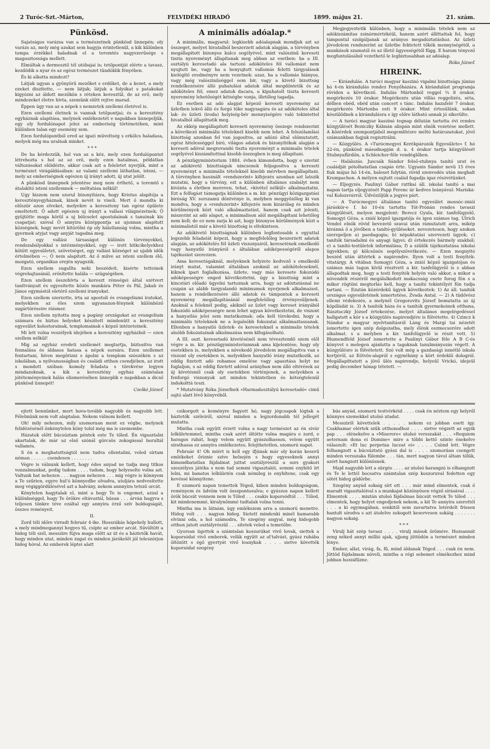2 Turóc-Szt.-Márton, FELVIDÉKI HIRADÓ 1899. május 21. 21. szám.
Pünkösd.
Sajatságos varázsa van a természetnek pünkösd ünnepén; oly varázs az, mely még azokat sem hagyja érintetlenül, a kik különben tompa érzékkel haladnak el a teremtés nagyszerűsége s magasztossága mellett.
Elmúltak a dermesztő tél utóbajai is; tetőpontját elérte a tavasz, kezdődik a nyar és az egész természet tündöklik fényében.
És ki alkotta mindezt?
Látjuk ugyan a gyönyörű mezőket s erdőket, de a kezet, a mely ezeket diszítette, — nem látjuk; látjuk a folyókat s patakokat kigyózni az áldott mezőkön s réteken keresztül, de az erő, mely mindezeket életre hivta, szemünk előtt rejtve marad.
Éppen úgy van az a népek s nemzetek szellemi életével is.
Ezen szellemi életnek is vannak tetőpontjai; és a keresztény egyháznak alapítása, melynek emlékezetét e napokban ünnepeljük, egy oly fordulónapot jelez az emberiség történetében, mint különben talan egy esemény sem.
Ezen fordulópontból ered az igazi müveltség s erkölcs haladasa, melyek még ma uralnak minket.
* * *
De ha kérdezzük, hol van az a kéz, mely ezen fordulópontot létrehozta s hol az az erő, mely ezen hatalmas, példátlan változásokat előidézte, akkor csak azt a feleletet nyerjük, mint a természet virágáldásában: az valami szellemi láthatlan, isteni, — mely az emberiségnek egészen új irányt adott, új utat jelölt.
A pünkösd ünnepnek jelentése meg nem érthető, a teremtő s átalakító isteni szellemnek — méltatása nélkül!
Ugy hiszem nem szorul bizonyításra, hogy Kristus alapítója a keresztényegyháznak, kinek nevét is viseli. Mert ő mondta ki először azon elveket, melyekre a kereszteny tan egész épülete emeltetett. Ő adott egészen uj irányt a vallasi világnézetnek; Ö gyüjtötte maga körül a uj bölcselet apostolainak s tanuinak kis csapatjat; szóval Ö annyira középpontja az ujonnan alapított községnek, hogy nevét kitörölni ép oly hálatlanság volna, mintha a gyermek atyjat vagy anyját tagadná meg.
De egy vallási társaságot különös törvényekkel, rendszabályokkal s intézményekkel, egy — irott hitkcikelyekhez kötött egyesületet, szövetséget, egy vallási községet az ujabb idők értelmében —, Ö nem alapított. Az ő műve az isteni szellem élő, mozgató, organikus erején nyugszik.
Ezen szellem sugallta neki beszédeit, kisérte tetteinek végrehajtasánál, erősítette halála — szügségében.
Ezen szellem összehívta a kereszt rémségei által szétvert tanítványait és egyesítette közös munkára Péter és Pál, Jakab és János egymástól eletérő szellemi iranyokat.
Ezen szellem szerzette, irta az apostoli és evangeliumi iratokat, melyekben az éles szem ugyanazon-fénynek különböző sugártöréseire ráismer.
Ezen szellem nyitotta meg a pogány országokat az evangelium számara és biztos helyeket készített mindenütt a keresztény egyesület kolostorainak, templomainak s képző intézeteinek.
Mi lett volna veszélyek idejében a keresztény egyházból — ezen szellem nélkül!
Mig az egyház eredeti szellemét megtartja, biztosítva van fennalása és áldasos hatasa a népek sorsára. Ezen szellemet fentartani, híven megőrizni s ápolni a templom szószékén s az iskolában, a nyilvanosságban és családi otthon csendjében, az irott s mondott szóban: komoly feladata s törekvése legyen mindazoknak, a kik a keresztény egyház számtalan jótéteményeinek hálás elismerésében ünneplik e napokban a dicső pünkösd ünnepét!
Cselkó József.
A minimális adóalap.*
A minimális, magyarul: legkisebb adóalapnak mondjuk azt az összeget, melyet hivatalból beszerzett adatok alapján, a törvényben megállapított bizonyos kulcs segélyével, mint valószinű kereseti tiszta nyereményt állapítanak meg abban az esetben: ha a III. osztályú keresetadó ala tartozó adóköteles fél vallomást nem nyujtott be, vagy ha a benyujtott vallomás feletti tárgyalások kielégítő eredményre nem vezetnek: azaz, ha a vallomás hiányos, vagy még valószinűséggel sem bír, vagy a kivető bizottság rendelkezésére álló puhatolási adatok által megdöntetik és az adóköteles fél, emez adatok dacara, a kipuhatolt tiszta kereseti nyeremény lehetőségét kétségbe vonja, illetőleg tagadja.
Ez esetben az adó alapjat képező kereseti nyeremény az üzletben lekvő álló és forgó töke nagysagára és az adóköteles által lak- és üzleti (iroda) helyiség-bér mennyiségére való tekintettel hivatalból állapíttatik meg.
Az ekkép megállapított kereseti nyeremény összege rendszerint a következő minimális tételeknél kisebb nem lehet. A felszólamlási bizottság azonban fel van jogosítva, az adózó által előmutatott, egész hitelességgel biró, világos adatok és bizonyítékok alapján a kereseti adóval megrovandó tiszta nyereményt a minimalis tételek segélyével kiszámítottnal kisebb összegben is meg állapítani.
A pénzügyministerium 1884. évben kimondotta, hogy e szerint az adókivető bizottságok nincsenek feljogosítva a kereseti nyereményt a minimális tételeknél kisebb mérvben megállapítani. A törvényben használt »rendszerint« kifejezés azonban azt latszik mutatni, hogy a törvény, ezt a különben általános szabályt nem kivánta a életben mereven, tehat, »kivétel nélkül« alkalmaztatni. Ezt a felfogást támogatja különben a m. kir. pénzügyi közigazgatási biróság XV. sorszamú döntvénye is, melyben meggyőzőleg ki van mondva, hogy a »rendszerint« kifejezés nem kizárólag és minden körülmények közt való alkalmaztatást, hanem csak azt jelenti, miszerint az adó alapot, a minimalison alól megállapítani lehetőleg nem kell; de ez nem zarja ki azt, hogy bizonyos körülmények közt a minimalistól már a kivető bizottság is eltekintsen.
Az adókivető bizottságnak különben legfontosabb s egyuttal legszebb feladatát képezi, hogy a megfelelőleg beszerzett adatok alapján, az adókötelés fél üzleti viszonyairól, keresetének emelkedő vagy hanyatló irányáról s általában adóképességéről alapos tajékozást szerezzen.
Ama keresetágaknál, melyeknek helyzete kedvező s emelkedő irányt mutat, valamint általában azoknál az adóköteleseknél, kiknek ipari foglalkozása, üzlete, vagy más keresete fokozódó adóképességre enged következtetni, úgy a bizottság mint a kincstári előadó ügyelni tartoznak arra, hogy az adóztatásnal ne csupán az alább tárgyalandó minimumok nyerjenek alkalmazast, hanem a rendelkezésére álló adatok és támpontok a kereseti nyeremény megállapításánál megfelelőleg érvényesüljenek. Azoknál a feleknél pedig, akiknél az üzlet vagy kereset irányából fokozódó adóképességre nem lehet ugyan következtetni, de viszont a hanyatlás jelei sem mutatkoznak: oda kell törekedni, hogy a minimális tételeknek ne a legalsóbb fokozatai alkalmaztassanak. Ellenben a hanyatló üzletek- és kereseteknél a minimalis tételek alsóbb fokozatainak alkalmazása nem kifogásolható.
A III. oszt. keresetadó kivetésénél nem tévesztendő szem elől végre a m. kir. pénzügyministeriumnak ama kijelentése, hogy oly esetekben is, melyekben a növekedő jövedelem megállapítva van s viszont oly esetekben is, melyekben hanyatló irány mutatkozik, az eddig fizetett adó rohamos emelése vagy apasztása helyt ne foglaljon, s az eddig fizetett adóval arányban nem álló eltérések az új kivetésnél csak oly esetekben történjenek, a melyekben a fenforgó viszonyok azt minden tekintetben és kétségtelenül indokolttá teszi.
* Mutatvány Róka Józsefnek »Harmadosztályú keresetadó« cimű sajtó alatt lévő könyvéből.
Megjegyeztetik különben, hogy a minimális tételek nem az adókiszámítas zsinórmértékéül, hanem azért állíttattak fel, hogy támpontul szolgáljanak az arányos megadóztatáshoz. Az üzleti jövedelem rendszerint az üzletbe fektetett tőkék mennyiségétől, a munkások szamatól és az illető ügyességétől függ. E harom tényező megfontolásából vezethető le legbiztosabban az adóalap.
Róka József.
HIREINK.
— Kirándulás. A turóci magyar kaszinó vigalmi bizottsága június hó 4-én kirándulás rendez Fenyőházára. A kirándulást programja röviden a következő. Indulás Mártonból reggel ¼ 8 órakor, megérkezés 10 órakor. Megérkezés után villás reggelizés, séta, délben ebéd, ebéd után concert s tánc. Indulás hazafelé 7 órakor, megérkezés Mártonba esti 9 órakor. Mint értesülünk, sokan készülődnek a kirándulásra s így előre látható annak jó sikerülte.
— A turóci magyar kaszinó tegnap délután tartotta évi rendes közgyülését Beniczky Kálmán alispán mint elnök vezetése mellett. A közérdek szempontjából megemlítésre méltó határozatokat, jövő számunkban fogjuk regisztrálni.
— Közgyülés. A »Turócmegyei Kerékpározók Egyesülete« f. hó 22-én, pünkösd másodnapján d. u. 4 órakor tartja közgyülését Stubnyafürdőn, a Schleicher-féle vendéglőben.
— Halálozás. Juscsák Sándor felső-stubnya tanító urat és családját pótolhatatlan csapás érte. Ugyanis Sándor nevü 15 éves fiuk május hó 14-én, baleset folytán, rövid szenvedés után meghalt Krompachon. A mélyen sujtott család fogadja igaz részvétünket.
— Eljegyzés. Paulinyi Gábor ruttkai áll. iskolai tanító a mai napon tartja eljegyzését Papp Ferenc úr kedves leányával: Mariská-val Kolozsvárról. Üdvözöljük a jegyes párt.
— A Turócmegyei általános tanító egyesület mossóc-znióí járáskör-e f. hó 10-én tartotta Tót-Prónán rendes tavaszi közgyülését, melyen megjelent: Berecz Gyula, kir. tanfelügyelő, Somogyi Géza, a znióí képző igazgatója és igen számos tag. Ulrich Vendel elnök rövid bevezető szavai után rámutatott arra, mikép kivánná ő a jövőben a tanító-gyüléseket. nevezetesen, hogy azokon szerepeljen a) paedagogia; b) népoktatási szervezeti ügyek; c) tanítók társadalmi és anyagi ügyei; d) értekezés bármely szakból; e) a tanító-testületek informálása; f) a szülők tájékoztatása iskolai ügyekben; g) kölcsönös segélyszövetkezés. — Ezen megnyitó beszéd után áttértek a napirendre. Ilyen volt a testi fenyíték: vitatárgy. A vitában Somogyi Géza, a znióí képző igazgatójan és számos más tagon kívül résztvett a kir. tanfelügyelő is s abban állapodtak meg, hogy a testi fenyíték helyén való akkor, a mikor a növendék részéről megálalkodott makacsság esete forog fön s a mikor rögtöni megtorlás kell, hogy a tanító tekintélyét fön tudja tartani. — Ezután közérdekű ügyek következtek: 1) Az áll. tanítók országos egyesületének ismertetése, Zvada Antal. — 2) A tüdővész ellemi védekezés, a melynél Gregorovits József bemutatta az új köpőládát is. 3) A tanítók háza és a tanítók gyermekeinek otthona, Rásztoczky József értekezése, melyet általános megelégedéssel hallgatott a kör s a közgyülés napirendjére is fölvétette. 4) Czincz k Nándor a magyar nyelvtanításról Láng és Margi tai nézetét ismertette igen szép dolgozatba, mely élénk eszmecserére adott alkalmat. s a melyben a kir. tanfelügyelő is részt vett. 5) Blumendfeld József ismertette a Paulinyi Gábor féle A B C-és könyvet s melegen ajánlotta a tagoknak tanulmányozás végett. A közgyülésre is fölvétetett. Szó volt még a gazdasági ismétlő iskola kertjéről, az Eötvös-alapról s egynéhány a kört érdeklő dologról. Megállapíttatott a jövő ülés napirendje, helyeül Vrickó, idejeül pedig december hónap tétetett. —
ejtett bennünket, mert hova-tovább nagyobb és nagyobb lett. Félelmünk nem volt alaptalan. Nekem válnom kellett.
Oh! mily nehezen, mily szomoruan ment ez végbe, melynek felidézésénél önkénytelen köny tolul még ma is szemembe.
Házatok előtt búcsúztam péntek este Te tőled. Én vigasztalni akartalak, de már az első szónál görcsös zokogással borultál vallamra.
S én a meghatottságtól nem tudva ellentalini, veled sírtam néman . . . . . . csendesen . . . . . . . .
Végre is válnunk kellett, hogy édes anyad ne tudja meg titkos vonzalmunkat, pedig tudom . . . . tudom, hogy helyeselte volna azt. Valtunk hat nehezen . . . nagyon nehezen . . . míg végre is könnyem a Te szűrien, egyre hul'ó könnyedbe olvadva, utoljára nedvesítette meg végiggördülésével azt a halvány, nekem annnyira tetszö orcát.
Kénytelen hagytalak el, mint a hogy Te is engemet, azzal a különbséggel, hogy Te örökre eltávoztál, búsan . . . árván hagyva s teljesen tönkre téve ezáltal egy annyira érző szív boldogságát, összes reményeit.
II.
Zord téli időre virradt február 4-ike. Hosszúkás hópehely hullott, a mely mindmegannyi hegyes tű, csípte az ember arcát. Süvöltött a hideg téli szél, messzire fújva maga előtt az út és a háztetők havát, hogy minden utat, minden zugat és minden járókelőt jól teleszórjon hideg hóval. Az emberek léptei alatt
csikorgott a keményre fagyott hó, nagy jégcsapok lógtak a háztetők széleiről, szóval minden a legzordonabb tél jellegét mutatta.
Mintha csak együtt érzett volna a nagy természet az én sivár lelkületemmel, mintha csak azért öltötte volna magára e zord, e haragos ruhát, hogy velem együtt gyászolhasson, velem együtt sirathassa ez annyira emlékezetes, felejthetetlen, szomorú napot.
Február 4! Oh miért is kell egy ifjúnak már oly korán keserű emlékeket őriznie szive belsején s hogy egyeseknek annyi kimondhatatlan fájdalmat juttat osztályrészül a sors gyakori szeszélyes játéka s nem tud semmi vigasztalót, semmi enyhítő írt lelni, mi banatos lelkületén csak némileg is enyhítene, csak egy kevéssé könnyítene.
E szomorú napon temettek Téged, kiben minden boldogságom, reményem és üdvöm volt összpontosulva; e gyászos napon kellett örök búcsút vennem nem is Tőled . . . csakis koporsódtól . . . Tőled, kit mindenemmé, kiralynőmmé tudtalak volna tenni.
Mintha ma is látnám, úgy emlékszem arra a szomorú menetre. Hideg volt . . . nagyon hideg. Sietett mindenki minél hamarabb elvinni oda, a hol számodra, Te szegény angyal, még hidegebb otthon jutott osztályrészül . . . sitetek veled a temetőbe.
Gyorsan ügettek a számtalan koszorúkat vivő lovak, siettek a koporsódat vivő emberek, velük együtt az ol'talvást, gyász ruhába öltözött s égő gyertyát vivő leanykak . . . . sietve követték koporsódat szegény
bús anyád, szomorú testvérkéid . . . . csak én néztem egy helyről könnyes szemekkel utolsó utadat.
Messziről követtelek . . . . . nekem ez jobban esett így. Csakhamar elértek szűk otthonodhoz . . . . sietve végzett az egyik pap . . . elénekelve a »Miserere« utolsó versszakát . . . »Requiem aeternam dona ei Domine« mire a többi kettő szinte énekelve válaszolt: »Et luc perpetua luceat ei« . . . . Csönd lett. Végre felhangzott a búcsúztató gyász dal is . . . . szomorúan csengett minden versszaka fülembe . . . tán, mert nagyon távol áltam tőlük, azért hangzott különösnek.
Majd nagyobb lett a sürgés . . . . az utolsó harangzó is elhangzott és Te le lettél bocsatva számtalan szép koszoruval fedetten egy sötét hideg gödörbe.
Szegény anyád sokaig sírt ott . . . már mind elmentek, csak ő maradt vigasztalóival s a munkajat közönyösen végző sírásával . . . . Elmentek . . . . miután utolsó fájdalmas búcsút vettek Te tőled . . . elmentek, hogy helyet engedjenek nekem, a kit Te annyira szerettél . . . a ki egymagában, senkitől sem zavartatva letérdelt frissen hantolt sírodva s azt átolelve zokogott keservesen sokáig . . . . . . . nagyon sokaig.
* * *
Virulj hát szép tavasz . . . . virulj mások örömére. Hozsannát zeng néked annyi millió ajak, ujjong jöttödön a természet minden lénye.
Ember, allat, virág, fa, fű, mind áldanak Téged . . . csak én nem. Jöttöd fájdalmam növeli, mintha a régi sebemet elmékezhez mind jobban hozzáfűzne.